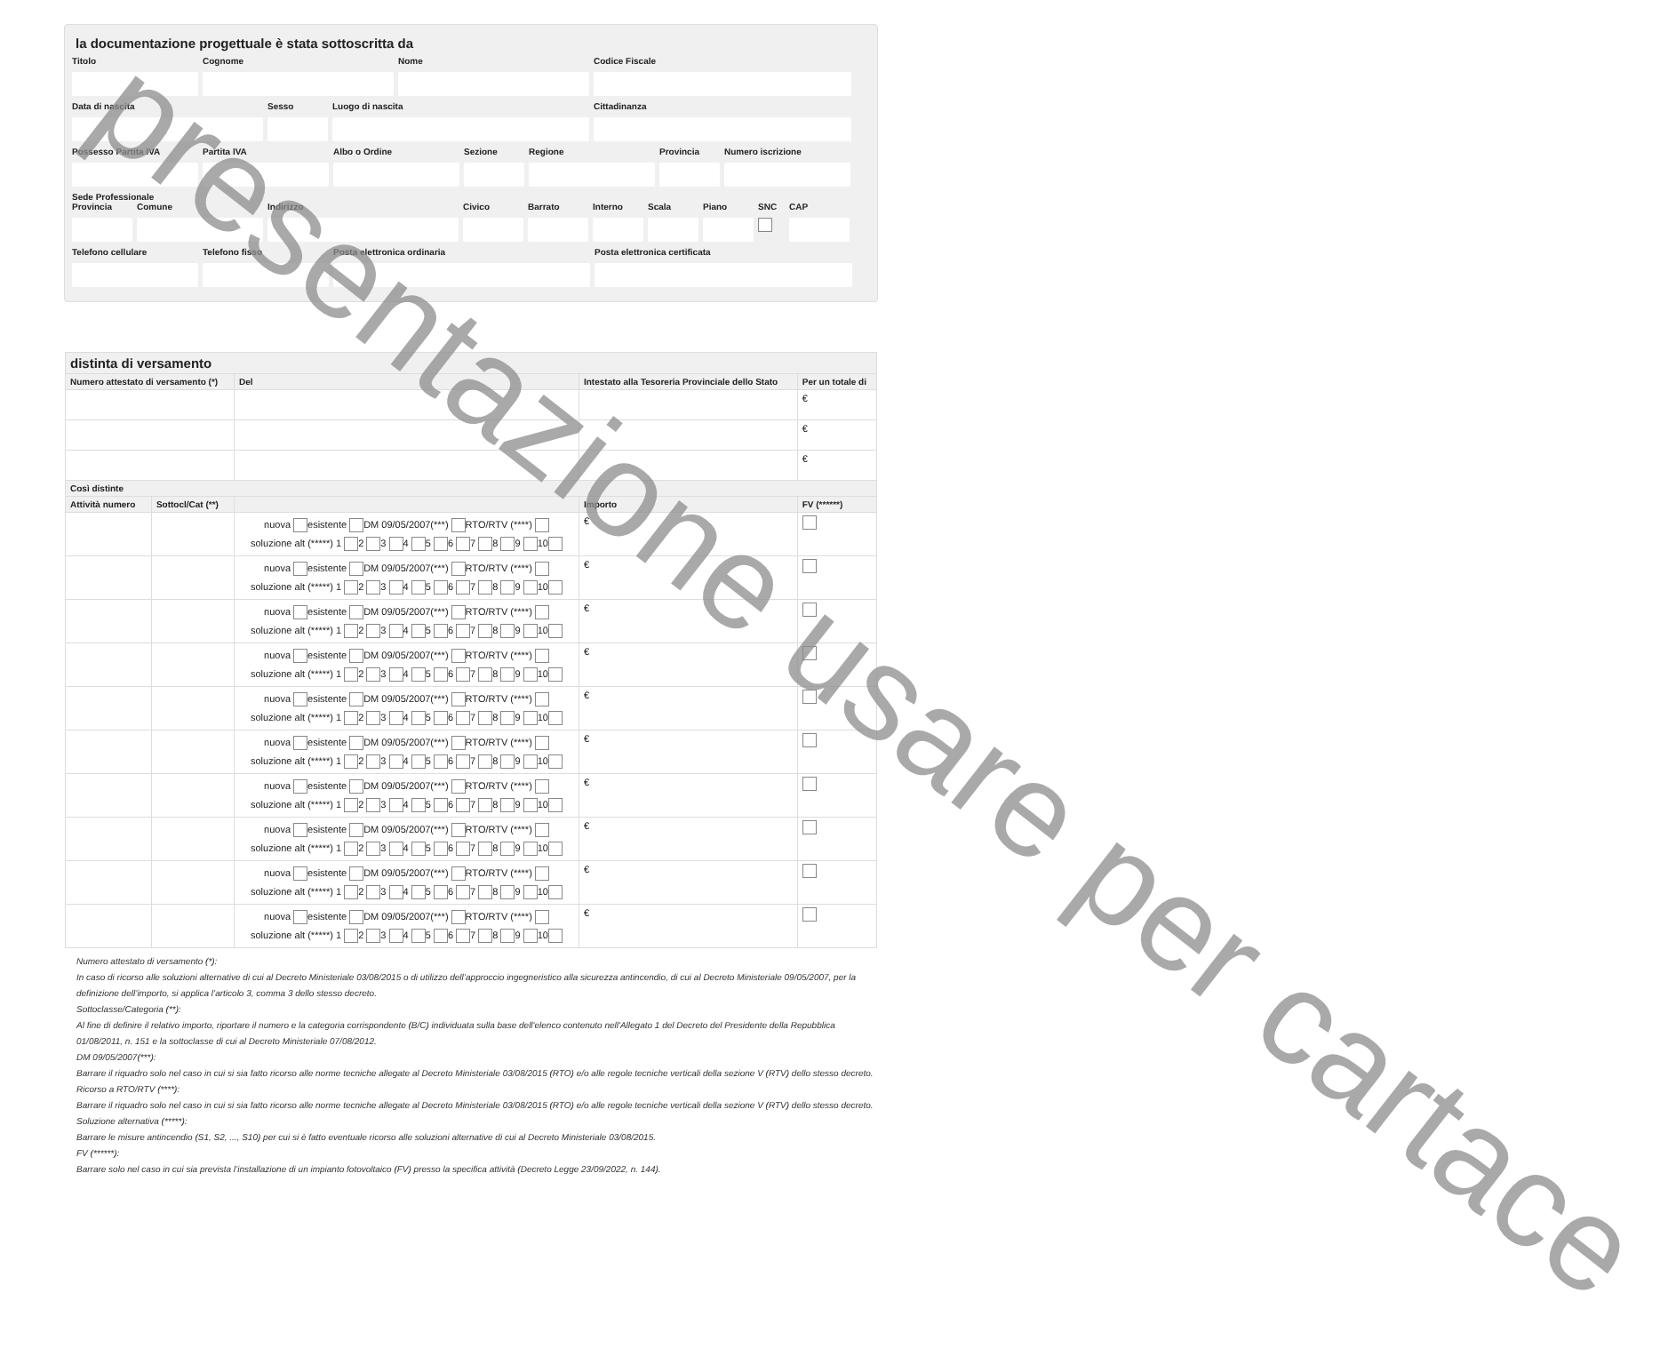presentazione usare per cartace
la documentazione progettuale è stata sottoscritta da
Titolo Cognome Nome Codice Fiscale
Data di nascita Sesso Luogo di nascita Cittadinanza
Possesso Partita IVA
Partita IVA Albo o Ordine Sezione Regione Provincia
Numero iscrizione
Sede Professionale
Provincia
Comune Indirizzo Civico Barrato Interno
Scala Piano SNC CAP
Telefono cellulare
Telefono fisso Posta elettronica ordinaria Posta elettronica certificata
| distinta di versamento | | | | | |
| --- | --- | --- | --- | --- | --- |
| Numero attestato di versamento (*) | | Del | Intestato alla Tesoreria Provinciale dello Stato | | Per un totale di |
| | | | | | € |
| | | | | | € |
| | | | | | € |
| Così distinte | | | | | |
| Attività numero | Sottocl/Cat (**) | | | Importo | FV (******) |
| | | nuova esistente DM 09/05/2007(***) RTO/RTV (****) soluzione alt (*****) 1 2 3 4 5 6 7 8 9 10 | | € | |
| | | nuova esistente DM 09/05/2007(***) RTO/RTV (****) soluzione alt (*****) 1 2 3 4 5 6 7 8 9 10 | | € | |
| | | nuova esistente DM 09/05/2007(***) RTO/RTV (****) soluzione alt (*****) 1 2 3 4 5 6 7 8 9 10 | | € | |
| | | nuova esistente DM 09/05/2007(***) RTO/RTV (****) soluzione alt (*****) 1 2 3 4 5 6 7 8 9 10 | | € | |
| | | nuova esistente DM 09/05/2007(***) RTO/RTV (****) soluzione alt (*****) 1 2 3 4 5 6 7 8 9 10 | | € | |
| | | nuova esistente DM 09/05/2007(***) RTO/RTV (****) soluzione alt (*****) 1 2 3 4 5 6 7 8 9 10 | | € | |
| | | nuova esistente DM 09/05/2007(***) RTO/RTV (****) soluzione alt (*****) 1 2 3 4 5 6 7 8 9 10 | | € | |
| | | nuova esistente DM 09/05/2007(***) RTO/RTV (****) soluzione alt (*****) 1 2 3 4 5 6 7 8 9 10 | | € | |
| | | nuova esistente DM 09/05/2007(***) RTO/RTV (****) soluzione alt (*****) 1 2 3 4 5 6 7 8 9 10 | | € | |
| | | nuova esistente DM 09/05/2007(***) RTO/RTV (****) soluzione alt (*****) 1 2 3 4 5 6 7 8 9 10 | | € | |
Numero attestato di versamento (*):
In caso di ricorso alle soluzioni alternative di cui al Decreto Ministeriale 03/08/2015 o di utilizzo dell’approccio ingegneristico alla sicurezza antincendio, di cui al Decreto Ministeriale 09/05/2007, per la definizione dell’importo, si applica l’articolo 3, comma 3 dello stesso decreto.
Sottoclasse/Categoria (**):
Al fine di definire il relativo importo, riportare il numero e la categoria corrispondente (B/C) individuata sulla base dell'elenco contenuto nell'Allegato 1 del Decreto del Presidente della Repubblica 01/08/2011, n. 151 e la sottoclasse di cui al Decreto Ministeriale 07/08/2012.
DM 09/05/2007(***):
Barrare il riquadro solo nel caso in cui si sia fatto ricorso alle norme tecniche allegate al Decreto Ministeriale 03/08/2015 (RTO) e/o alle regole tecniche verticali della sezione V (RTV) dello stesso decreto.
Ricorso a RTO/RTV (****):
Barrare il riquadro solo nel caso in cui si sia fatto ricorso alle norme tecniche allegate al Decreto Ministeriale 03/08/2015 (RTO) e/o alle regole tecniche verticali della sezione V (RTV) dello stesso decreto.
Soluzione alternativa (*****):
Barrare le misure antincendio (S1, S2, ..., S10) per cui si è fatto eventuale ricorso alle soluzioni alternative di cui al Decreto Ministeriale 03/08/2015.
FV (******):
Barrare solo nel caso in cui sia prevista l’installazione di un impianto fotovoltaico (FV) presso la specifica attività (Decreto Legge 23/09/2022, n. 144).